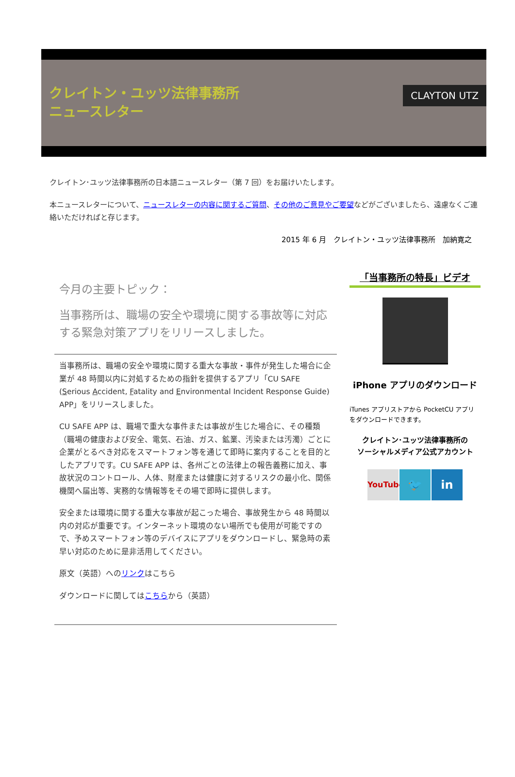クレイトン・ユッツ法律事務所
ニュースレター
CLAYTON UTZ
クレイトン･ユッツ法律事務所の日本語ニュースレター（第 7 回）をお届けいたします。
本ニュースレターについて、ニュースレターの内容に関するご質問、その他のご意見やご要望などがございましたら、遠慮なくご連絡いただければと存じます。
2015 年 6 月　クレイトン・ユッツ法律事務所　加納寛之
今月の主要トピック：
当事務所は、職場の安全や環境に関する事故等に対応する緊急対策アプリをリリースしました。
当事務所は、職場の安全や環境に関する重大な事故・事件が発生した場合に企業が 48 時間以内に対処するための指針を提供するアプリ「CU SAFE (Serious Accident, Fatality and Environmental Incident Response Guide) APP」をリリースしました。
CU SAFE APP は、職場で重大な事件または事故が生じた場合に、その種類（職場の健康および安全、電気、石油、ガス、鉱業、汚染または汚濁）ごとに企業がとるべき対応をスマートフォン等を通じて即時に案内することを目的としたアプリです。CU SAFE APP は、各州ごとの法律上の報告義務に加え、事故状況のコントロール、人体、財産または健康に対するリスクの最小化、関係機関へ届出等、実務的な情報等をその場で即時に提供します。
安全または環境に関する重大な事故が起こった場合、事故発生から 48 時間以内の対応が重要です。インターネット環境のない場所でも使用が可能ですので、予めスマートフォン等のデバイスにアプリをダウンロードし、緊急時の素早い対応のために是非活用してください。
原文（英語）へのリンクはこちら
ダウンロードに関してはこちらから（英語）
「当事務所の特長」ビデオ
iPhone アプリのダウンロード
iTunes アプリストアから PocketCU アプリをダウンロードできます。
クレイトン･ユッツ法律事務所の
ソーシャルメディア公式アカウント
YouTube
🐦 in